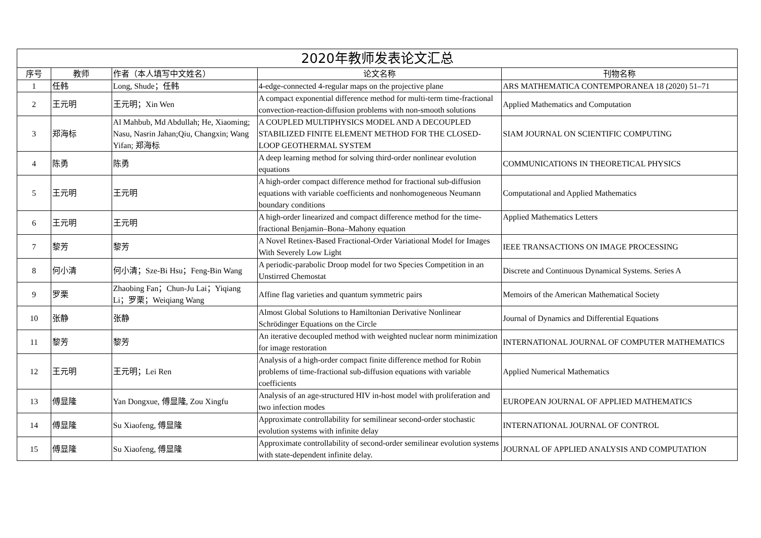| 2020年教师发表论文汇总 | | | | |
| --- | --- | --- | --- | --- |
| 序号 | 教师 | 作者（本人填写中文姓名） | 论文名称 | 刊物名称 |
| 1 | 任韩 | Long, Shude；任韩 | 4-edge-connected 4-regular maps on the projective plane | ARS MATHEMATICA CONTEMPORANEA 18 (2020) 51–71 |
| 2 | 王元明 | 王元明；Xin Wen | A compact exponential difference method for multi-term time-fractional convection-reaction-diffusion problems with non-smooth solutions | Applied Mathematics and Computation |
| 3 | 郑海标 | Al Mahbub, Md Abdullah; He, Xiaoming; Nasu, Nasrin Jahan;Qiu, Changxin; Wang Yifan; 郑海标 | A COUPLED MULTIPHYSICS MODEL AND A DECOUPLED STABILIZED FINITE ELEMENT METHOD FOR THE CLOSED-LOOP GEOTHERMAL SYSTEM | SIAM JOURNAL ON SCIENTIFIC COMPUTING |
| 4 | 陈勇 | 陈勇 | A deep learning method for solving third-order nonlinear evolution equations | COMMUNICATIONS IN THEORETICAL PHYSICS |
| 5 | 王元明 | 王元明 | A high-order compact difference method for fractional sub-diffusion equations with variable coefficients and nonhomogeneous Neumann boundary conditions | Computational and Applied Mathematics |
| 6 | 王元明 | 王元明 | A high-order linearized and compact difference method for the time-fractional Benjamin–Bona–Mahony equation | Applied Mathematics Letters |
| 7 | 黎芳 | 黎芳 | A Novel Retinex-Based Fractional-Order Variational Model for Images With Severely Low Light | IEEE TRANSACTIONS ON IMAGE PROCESSING |
| 8 | 何小清 | 何小清；Sze-Bi Hsu；Feng-Bin Wang | A periodic-parabolic Droop model for two Species Competition in an Unstirred Chemostat | Discrete and Continuous Dynamical Systems. Series A |
| 9 | 罗栗 | Zhaobing Fan；Chun-Ju Lai；Yiqiang Li；罗栗；Weiqiang Wang | Affine flag varieties and quantum symmetric pairs | Memoirs of the American Mathematical Society |
| 10 | 张静 | 张静 | Almost Global Solutions to Hamiltonian Derivative Nonlinear Schrödinger Equations on the Circle | Journal of Dynamics and Differential Equations |
| 11 | 黎芳 | 黎芳 | An iterative decoupled method with weighted nuclear norm minimization for image restoration | INTERNATIONAL JOURNAL OF COMPUTER MATHEMATICS |
| 12 | 王元明 | 王元明；Lei Ren | Analysis of a high-order compact finite difference method for Robin problems of time-fractional sub-diffusion equations with variable coefficients | Applied Numerical Mathematics |
| 13 | 傅显隆 | Yan Dongxue, 傅显隆, Zou Xingfu | Analysis of an age-structured HIV in-host model with proliferation and two infection modes | EUROPEAN JOURNAL OF APPLIED MATHEMATICS |
| 14 | 傅显隆 | Su Xiaofeng, 傅显隆 | Approximate controllability for semilinear second-order stochastic evolution systems with infinite delay | INTERNATIONAL JOURNAL OF CONTROL |
| 15 | 傅显隆 | Su Xiaofeng, 傅显隆 | Approximate controllability of second-order semilinear evolution systems with state-dependent infinite delay. | JOURNAL OF APPLIED ANALYSIS AND COMPUTATION |